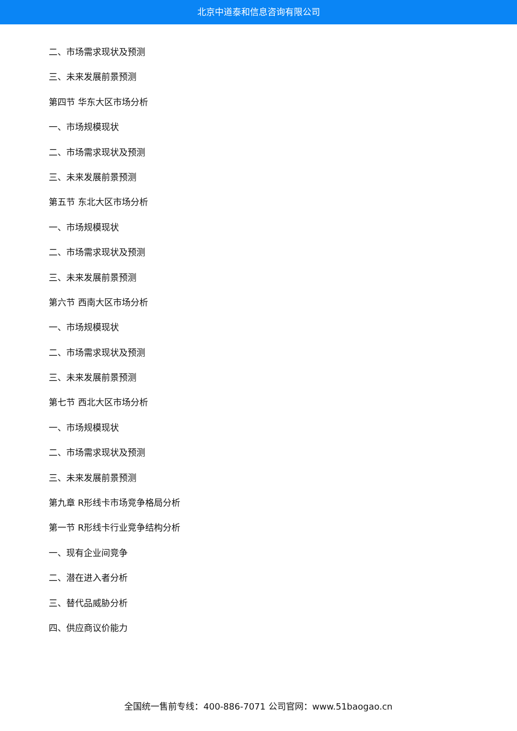北京中道泰和信息咨询有限公司
二、市场需求现状及预测
三、未来发展前景预测
第四节 华东大区市场分析
一、市场规模现状
二、市场需求现状及预测
三、未来发展前景预测
第五节 东北大区市场分析
一、市场规模现状
二、市场需求现状及预测
三、未来发展前景预测
第六节 西南大区市场分析
一、市场规模现状
二、市场需求现状及预测
三、未来发展前景预测
第七节 西北大区市场分析
一、市场规模现状
二、市场需求现状及预测
三、未来发展前景预测
第九章 R形线卡市场竞争格局分析
第一节 R形线卡行业竞争结构分析
一、现有企业间竞争
二、潜在进入者分析
三、替代品威胁分析
四、供应商议价能力
全国统一售前专线：400-886-7071 公司官网：www.51baogao.cn